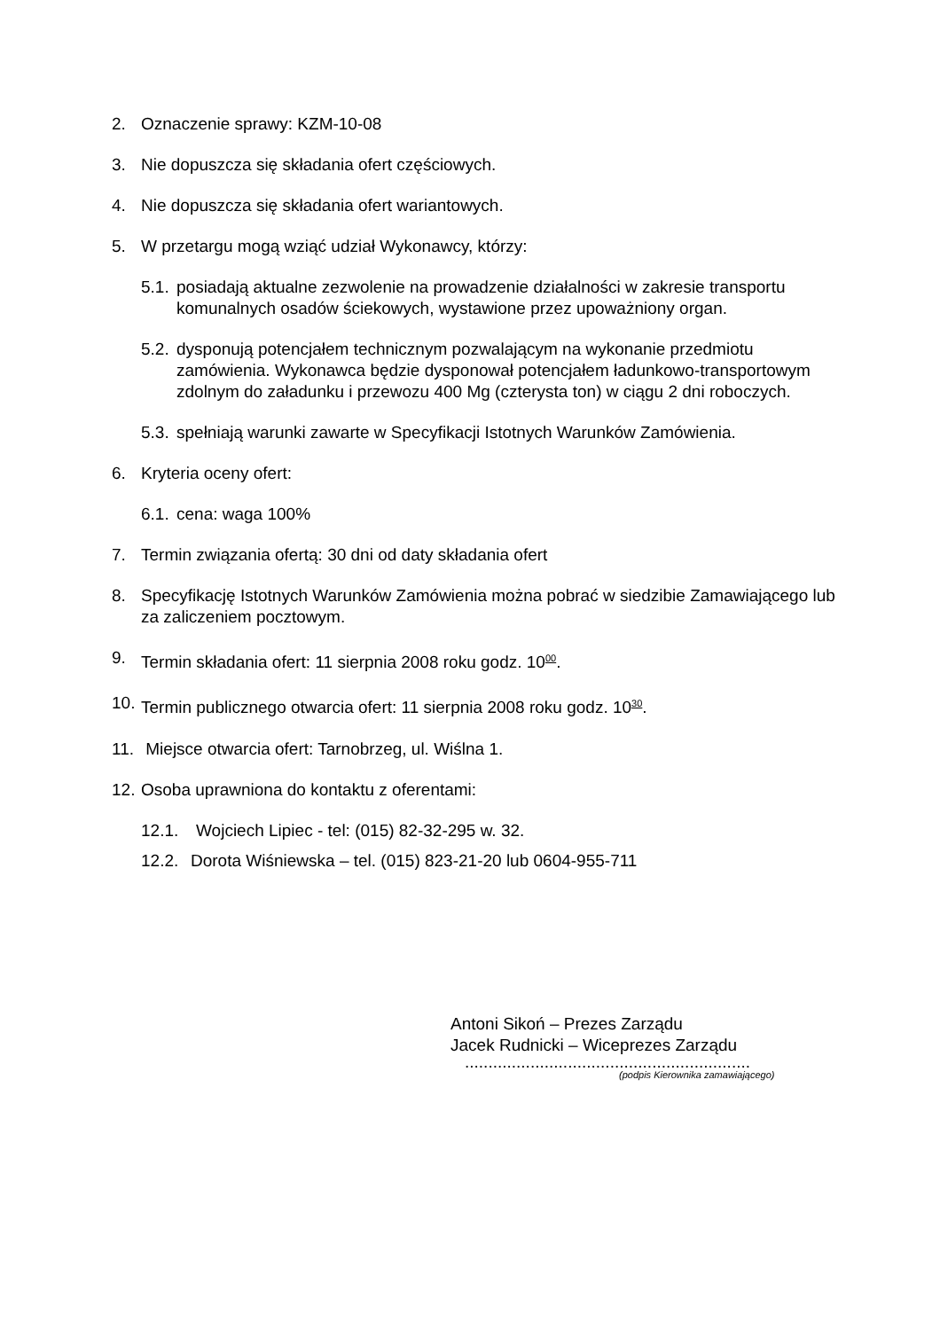2. Oznaczenie sprawy: KZM-10-08
3. Nie dopuszcza się składania ofert częściowych.
4. Nie dopuszcza się składania ofert wariantowych.
5. W przetargu mogą wziąć udział Wykonawcy, którzy:
5.1. posiadają aktualne zezwolenie na prowadzenie działalności w zakresie transportu komunalnych osadów ściekowych, wystawione przez upoważniony organ.
5.2. dysponują potencjałem technicznym pozwalającym na wykonanie przedmiotu zamówienia. Wykonawca będzie dysponował potencjałem ładunkowo-transportowym zdolnym do załadunku i przewozu 400 Mg (czterysta ton) w ciągu 2 dni roboczych.
5.3. spełniają warunki zawarte w Specyfikacji Istotnych Warunków Zamówienia.
6. Kryteria oceny ofert:
6.1. cena: waga 100%
7. Termin związania ofertą: 30 dni od daty składania ofert
8. Specyfikację Istotnych Warunków Zamówienia można pobrać w siedzibie Zamawiającego lub za zaliczeniem pocztowym.
9. Termin składania ofert: 11 sierpnia 2008 roku godz. 10<sup>00</sup>.
10. Termin publicznego otwarcia ofert: 11 sierpnia 2008 roku godz. 10<sup>30</sup>.
11. Miejsce otwarcia ofert: Tarnobrzeg, ul. Wiślna 1.
12. Osoba uprawniona do kontaktu z oferentami:
12.1. Wojciech Lipiec - tel: (015) 82-32-295 w. 32.
12.2. Dorota Wiśniewska – tel. (015) 823-21-20 lub 0604-955-711
Antoni Sikoń – Prezes Zarządu
Jacek Rudnicki – Wiceprezes Zarządu
.............................................................
(podpis Kierownika zamawiającego)